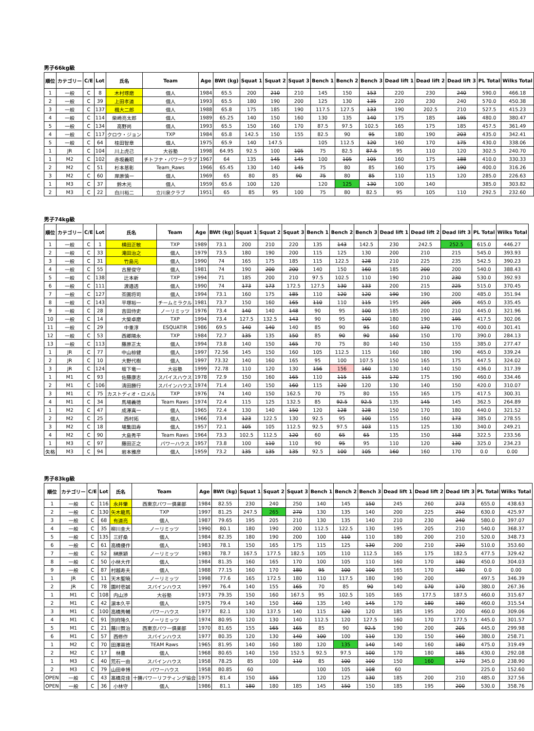男子66kg級
| 順位 | カテゴリー | C/E | Lot | 氏名 | Team | Age | BWt (kg) | Squat 1 | Squat 2 | Squat 3 | Bench 1 | Bench 2 | Bench 3 | Dead lift 1 | Dead lift 2 | Dead lift 3 | PL Total | Wilks Total |
| --- | --- | --- | --- | --- | --- | --- | --- | --- | --- | --- | --- | --- | --- | --- | --- | --- | --- | --- |
| 1 | 一般 | C | 8 | 木村琢磨 | 個人 | 1984 | 65.5 | 200 | 210 | 210 | 145 | 150 | 153 | 220 | 230 | 240 | 590.0 | 466.18 |
| 2 | 一般 | C | 39 | 上田孝道 | 個人 | 1993 | 65.5 | 180 | 190 | 200 | 125 | 130 | 135 | 220 | 230 | 240 | 570.0 | 450.38 |
| 3 | 一般 | C | 137 | 楓大二郎 | 個人 | 1988 | 65.8 | 175 | 185 | 190 | 117.5 | 127.5 | 133 | 190 | 202.5 | 210 | 527.5 | 415.23 |
| 4 | 一般 | C | 114 | 柴崎亮太郎 | 個人 | 1989 | 65.25 | 140 | 150 | 160 | 130 | 135 | 140 | 175 | 185 | 195 | 480.0 | 380.47 |
| 5 | 一般 | C | 134 | 高野尚 | 個人 | 1993 | 65.5 | 150 | 160 | 170 | 87.5 | 97.5 | 102.5 | 165 | 175 | 185 | 457.5 | 361.49 |
| 4 | 一般 | C | 117 | クロウ・ジョン | TXP | 1984 | 65.8 | 142.5 | 150 | 155 | 82.5 | 90 | 95 | 180 | 190 | 203 | 435.0 | 342.41 |
| 5 | 一般 | C | 64 | 桂田智章 | 個人 | 1975 | 65.9 | 140 | 147.5 | | 105 | 112.5 | 120 | 160 | 170 | 175 | 430.0 | 338.06 |
| 1 | JR | C | 104 | 川上虎己 | 大谷塾 | 1998 | 64.95 | 92.5 | 100 | 105 | 75 | 82.5 | 87.5 | 95 | 110 | 120 | 302.5 | 240.70 |
| 1 | M2 | C | 102 | 赤坂義昭 | チトフナ・パワークラブ | 1967 | 64 | 135 | 145 | 145 | 100 | 105 | 105 | 160 | 175 | 188 | 410.0 | 330.33 |
| 2 | M2 | C | 51 | 杉本基彰 | Team_Raws | 1966 | 65.45 | 130 | 140 | 145 | 75 | 80 | 85 | 160 | 175 | 190 | 400.0 | 316.26 |
| 3 | M2 | C | 60 | 岸原慎一 | 個人 | 1969 | 65 | 80 | 85 | 90 | 75 | 80 | 85 | 110 | 115 | 120 | 285.0 | 226.63 |
| 1 | M3 | C | 37 | 鈴木光 | 個人 | 1959 | 65.6 | 100 | 120 | | 120 | 125 | 130 | 100 | 140 | | 385.0 | 303.82 |
| 2 | M3 | C | 22 | 白川裕二 | 立川泉クラブ | 1951 | 65 | 85 | 95 | 100 | 75 | 80 | 82.5 | 95 | 105 | 110 | 292.5 | 232.60 |
男子74kg級
| 順位 | カテゴリー | C/E | Lot | 氏名 | Team | Age | BWt (kg) | Squat 1 | Squat 2 | Squat 3 | Bench 1 | Bench 2 | Bench 3 | Dead lift 1 | Dead lift 2 | Dead lift 3 | PL Total | Wilks Total |
| --- | --- | --- | --- | --- | --- | --- | --- | --- | --- | --- | --- | --- | --- | --- | --- | --- | --- | --- |
| 1 | 一般 | C | 1 | 横田正敏 | TXP | 1989 | 73.1 | 200 | 210 | 220 | 135 | 143 | 142.5 | 230 | 242.5 | 252.5 | 615.0 | 446.27 |
| 2 | 一般 | C | 33 | 滝田治之 | 個人 | 1979 | 73.5 | 180 | 190 | 200 | 115 | 125 | 130 | 200 | 210 | 215 | 545.0 | 393.93 |
| 3 | 一般 | C | 31 | 竹島元 | 個人 | 1990 | 74 | 165 | 175 | 185 | 115 | 122.5 | 128 | 210 | 225 | 235 | 542.5 | 390.23 |
| 4 | 一般 | C | 55 | 古屋俊守 | 個人 | 1981 | 74 | 190 | 200 | 200 | 140 | 150 | 160 | 185 | 200 | 200 | 540.0 | 388.43 |
| 5 | 一般 | C | 138 | 辻本新 | TXP | 1994 | 71 | 185 | 200 | 210 | 97.5 | 102.5 | 110 | 190 | 210 | 230 | 530.0 | 392.93 |
| 6 | 一般 | C | 111 | 渡邉透 | 個人 | 1990 | 74 | 173 | 173 | 172.5 | 127.5 | 130 | 133 | 200 | 215 | 225 | 515.0 | 370.45 |
| 7 | 一般 | C | 127 | 茶圓将司 | 個人 | 1994 | 73.1 | 160 | 175 | 185 | 110 | 120 | 120 | 190 | 190 | 200 | 485.0 | 351.94 |
| 8 | 一般 | C | 143 | 平塚裕一 | チームミラクル | 1981 | 73.7 | 150 | 160 | 165 | 110 | 110 | 115 | 195 | 205 | 205 | 465.0 | 335.45 |
| 9 | 一般 | C | 28 | 吉田侍史 | ノーリミッツ | 1976 | 73.4 | 140 | 140 | 148 | 90 | 95 | 100 | 185 | 200 | 210 | 445.0 | 321.96 |
| 10 | 一般 | C | 14 | 大榮卓磨 | TXP | 1994 | 73.4 | 127.5 | 132.5 | 143 | 90 | 95 | 100 | 180 | 190 | 195 | 417.5 | 302.06 |
| 11 | 一般 | C | 29 | 中重淳 | ESQUATIR | 1986 | 69.5 | 140 | 140 | 140 | 85 | 90 | 95 | 160 | 170 | 170 | 400.0 | 301.41 |
| 12 | 一般 | C | 53 | 西郷陽永 | TXP | 1984 | 72.7 | 135 | 135 | 150 | 85 | 90 | 90 | 150 | 150 | 170 | 390.0 | 284.13 |
| 13 | 一般 | C | 113 | 藤原正太 | 個人 | 1994 | 73.8 | 140 | 150 | 165 | 70 | 75 | 80 | 140 | 150 | 155 | 385.0 | 277.47 |
| 1 | JR | C | 77 | 中山椋健 | 個人 | 1997 | 72.56 | 145 | 150 | 160 | 105 | 112.5 | 115 | 160 | 180 | 190 | 465.0 | 339.24 |
| 2 | JR | C | 10 | 大野代樹 | 個人 | 1997 | 73.32 | 140 | 160 | 165 | 95 | 100 | 107.5 | 150 | 165 | 175 | 447.5 | 324.02 |
| 3 | JR | C | 124 | 坂下竜一 | 大谷塾 | 1999 | 72.78 | 110 | 120 | 130 | 156 | 156 | 160 | 130 | 140 | 150 | 436.0 | 317.39 |
| 1 | M1 | C | 93 | 佐藤康志 | スパイスハウス | 1978 | 72.9 | 150 | 160 | 165 | 110 | 115 | 115 | 170 | 175 | 190 | 460.0 | 334.46 |
| 2 | M1 | C | 106 | 清田勝行 | スパインハウス | 1974 | 71.4 | 140 | 150 | 160 | 115 | 120 | 120 | 130 | 140 | 150 | 420.0 | 310.07 |
| 3 | M1 | C | 75 | カストディオ・ロメル | TXP | 1976 | 74 | 140 | 150 | 162.5 | 70 | 75 | 80 | 155 | 165 | 175 | 417.5 | 300.31 |
| 4 | M1 | C | 34 | 馬場義徳 | Team Raws | 1974 | 72.4 | 115 | 125 | 132.5 | 85 | 92.5 | 92.5 | 135 | 145 | 145 | 362.5 | 264.89 |
| 1 | M2 | C | 47 | 成澤真一 | 個人 | 1965 | 72.4 | 130 | 140 | 150 | 120 | 128 | 128 | 150 | 170 | 180 | 440.0 | 321.52 |
| 2 | M2 | C | 25 | 西村拓 | 個人 | 1966 | 73.4 | 123 | 122.5 | 130 | 92.5 | 95 | 100 | 155 | 160 | 173 | 385.0 | 278.55 |
| 3 | M2 | C | 18 | 場集田寿 | 個人 | 1957 | 72.1 | 105 | 105 | 112.5 | 92.5 | 97.5 | 103 | 115 | 125 | 130 | 340.0 | 249.21 |
| 4 | M2 | C | 90 | 大島秀平 | Team Raws | 1964 | 73.3 | 102.5 | 112.5 | 120 | 60 | 65 | 65 | 135 | 150 | 158 | 322.5 | 233.56 |
| 1 | M3 | C | 97 | 藤田正之 | パワーハウス | 1957 | 73.8 | 100 | 110 | 110 | 90 | 95 | 95 | 110 | 120 | 130 | 325.0 | 234.23 |
| 失格 | M3 | C | 94 | 岩本雅彦 | 個人 | 1959 | 73.2 | 135 | 135 | 135 | 92.5 | 100 | 105 | 160 | 160 | 170 | 0.0 | 0.00 |
男子83kg級
| 順位 | カテゴリー | C/E | Lot | 氏名 | Team | Age | BWt (kg) | Squat 1 | Squat 2 | Squat 3 | Bench 1 | Bench 2 | Bench 3 | Dead lift 1 | Dead lift 2 | Dead lift 3 | PL Total | Wilks Total |
| --- | --- | --- | --- | --- | --- | --- | --- | --- | --- | --- | --- | --- | --- | --- | --- | --- | --- | --- |
| 1 | 一般 | C | 116 | 永井肇 | 西東京パワー倶楽部 | 1984 | 82.55 | 230 | 240 | 250 | 140 | 145 | 150 | 245 | 260 | 273 | 655.0 | 438.63 |
| 2 | 一般 | C | 130 | 矢木龍馬 | TXP | 1997 | 81.25 | 247.5 | 265 | 270 | 130 | 135 | 140 | 200 | 225 | 250 | 630.0 | 425.97 |
| 3 | 一般 | C | 68 | 有道亮 | 個人 | 1987 | 79.65 | 195 | 205 | 210 | 130 | 135 | 140 | 210 | 230 | 240 | 580.0 | 397.07 |
| 4 | 一般 | C | 35 | 柳川圭大 | ノーリミッツ | 1990 | 80.1 | 180 | 190 | 200 | 112.5 | 122.5 | 130 | 195 | 205 | 210 | 540.0 | 368.37 |
| 5 | 一般 | C | 135 | 三好桑 | 個人 | 1984 | 82.35 | 180 | 190 | 200 | 100 | 110 | 110 | 180 | 200 | 210 | 520.0 | 348.73 |
| 6 | 一般 | C | 61 | 高橋優作 | 個人 | 1983 | 78.1 | 150 | 165 | 175 | 115 | 125 | 130 | 200 | 210 | 230 | 510.0 | 353.60 |
| 7 | 一般 | C | 52 | 榊原潁 | ノーリミッツ | 1983 | 78.7 | 167.5 | 177.5 | 182.5 | 105 | 110 | 112.5 | 165 | 175 | 182.5 | 477.5 | 329.42 |
| 8 | 一般 | C | 50 | 小林大作 | 個人 | 1984 | 81.35 | 160 | 165 | 170 | 100 | 105 | 110 | 160 | 170 | 180 | 450.0 | 304.03 |
| 9 | 一般 | C | 87 | 村越寿夫 | 個人 | 1988 | 77.15 | 160 | 170 | 180 | 95 | 100 | 100 | 165 | 170 | 180 | 0.0 | 0.00 |
| 1 | JR | C | 11 | 天木聖曉 | ノーリミッツ | 1998 | 77.6 | 165 | 172.5 | 180 | 110 | 117.5 | 180 | 190 | 200 | | 497.5 | 346.39 |
| 2 | JR | C | 78 | 園村壱誠 | スパインハウス | 1997 | 76.4 | 140 | 155 | 165 | 70 | 85 | 90 | 140 | 170 | 170 | 380.0 | 267.36 |
| 1 | M1 | C | 108 | 内山渉 | 大谷塾 | 1973 | 79.35 | 150 | 160 | 167.5 | 95 | 102.5 | 105 | 165 | 177.5 | 187.5 | 460.0 | 315.67 |
| 2 | M1 | C | 42 | 濵本久平 | 個人 | 1975 | 79.4 | 140 | 150 | 160 | 135 | 140 | 145 | 170 | 180 | 180 | 460.0 | 315.54 |
| 3 | M1 | C | 100 | 高橋秀輔 | パワーハウス | 1977 | 82.1 | 130 | 137.5 | 140 | 115 | 120 | 120 | 185 | 195 | 200 | 460.0 | 309.06 |
| 4 | M1 | C | 91 | 別府隆久 | ノーリミッツ | 1974 | 80.95 | 120 | 130 | 140 | 112.5 | 120 | 127.5 | 160 | 170 | 177.5 | 445.0 | 301.57 |
| 5 | M1 | C | 21 | 藤川賢治 | 西東京パワー倶楽部 | 1970 | 81.65 | 155 | 165 | 165 | 85 | 90 | 92.5 | 190 | 200 | 205 | 445.0 | 299.98 |
| 6 | M1 | C | 57 | 西修作 | スパインハウス | 1977 | 80.35 | 120 | 130 | 140 | 100 | 100 | 110 | 130 | 150 | 160 | 380.0 | 258.71 |
| 1 | M2 | C | 70 | 田澤英徳 | TEAM Raws | 1965 | 81.95 | 140 | 160 | 180 | 120 | 135 | 140 | 140 | 160 | 180 | 475.0 | 319.49 |
| 2 | M2 | C | 17 | 林豊 | 個人 | 1968 | 80.65 | 140 | 150 | 152.5 | 92.5 | 97.5 | 100 | 170 | 180 | 185 | 430.0 | 292.08 |
| 1 | M3 | C | 40 | 荒石一由 | スパインハウス | 1958 | 78.25 | 85 | 100 | 110 | 85 | 100 | 100 | 150 | 160 | 170 | 345.0 | 238.90 |
| 2 | M3 | C | 79 | 山田幸博 | パワーハウス | 1958 | 80.85 | 60 | | | 100 | 105 | 108 | 60 | | | 225.0 | 152.60 |
| OPEN | 一般 | C | 43 | 髙橋克佳 | 十勝パワーリフティング協会 | 1975 | 81.4 | 150 | 155 | | 120 | 125 | 130 | 185 | 200 | 210 | 485.0 | 327.56 |
| OPEN | 一般 | C | 36 | 小林守 | 個人 | 1986 | 81.1 | 180 | 180 | 185 | 145 | 150 | 150 | 185 | 195 | 200 | 530.0 | 358.76 |